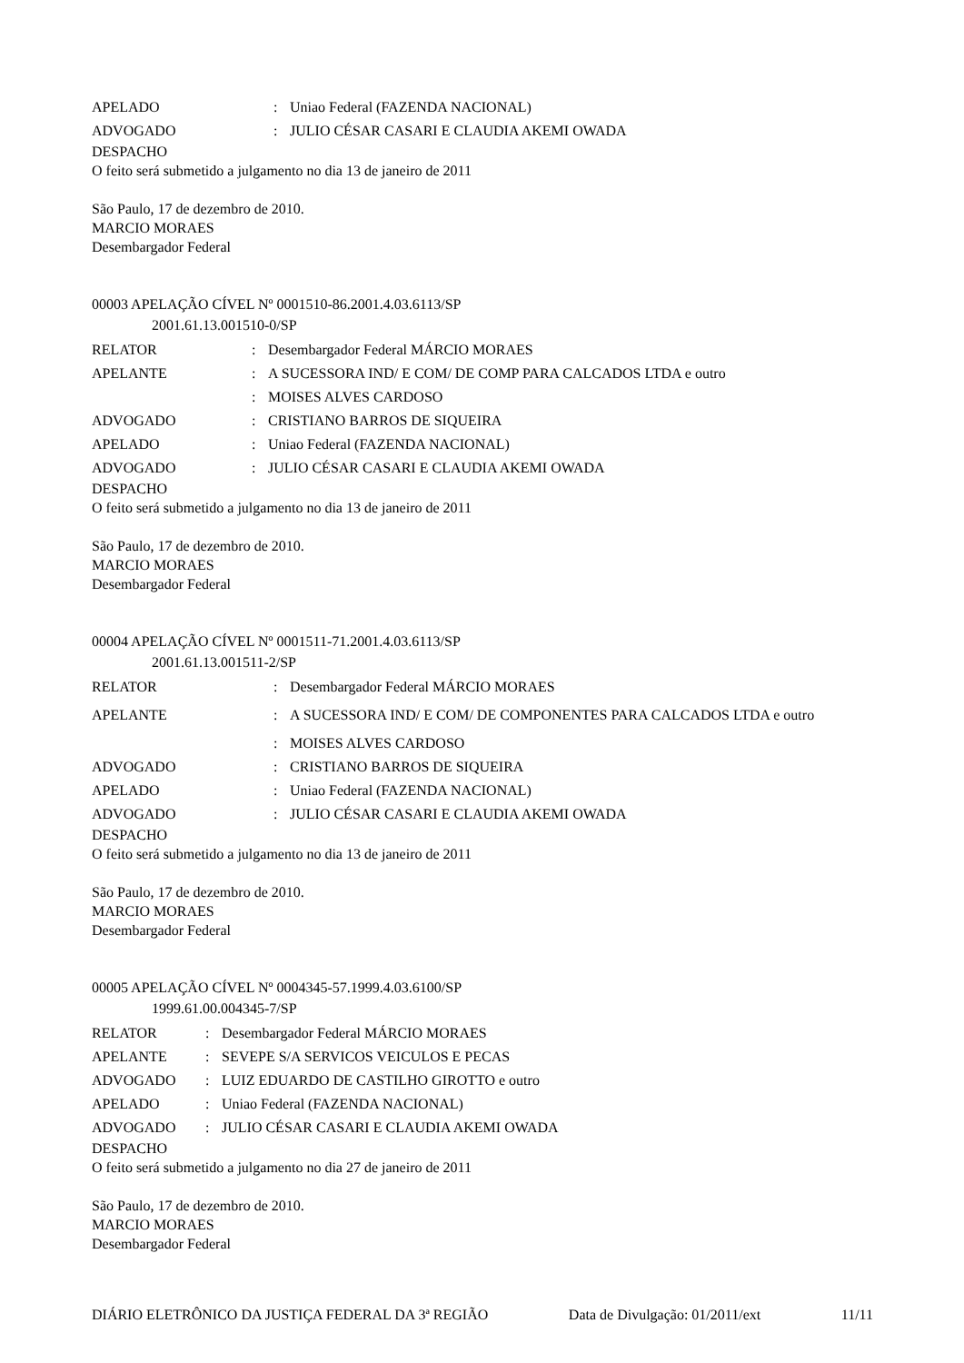| APELADO | : | Uniao Federal (FAZENDA NACIONAL) |
| ADVOGADO | : | JULIO CÉSAR CASARI E CLAUDIA AKEMI OWADA |
DESPACHO
O feito será submetido a julgamento no dia 13 de janeiro de 2011
São Paulo, 17 de dezembro de 2010.
MARCIO MORAES
Desembargador Federal
00003 APELAÇÃO CÍVEL Nº 0001510-86.2001.4.03.6113/SP
2001.61.13.001510-0/SP
| RELATOR | : | Desembargador Federal MÁRCIO MORAES |
| APELANTE | : | A SUCESSORA IND/ E COM/ DE COMP PARA CALCADOS LTDA e outro |
| | : | MOISES ALVES CARDOSO |
| ADVOGADO | : | CRISTIANO BARROS DE SIQUEIRA |
| APELADO | : | Uniao Federal (FAZENDA NACIONAL) |
| ADVOGADO | : | JULIO CÉSAR CASARI E CLAUDIA AKEMI OWADA |
DESPACHO
O feito será submetido a julgamento no dia 13 de janeiro de 2011
São Paulo, 17 de dezembro de 2010.
MARCIO MORAES
Desembargador Federal
00004 APELAÇÃO CÍVEL Nº 0001511-71.2001.4.03.6113/SP
2001.61.13.001511-2/SP
| RELATOR | : | Desembargador Federal MÁRCIO MORAES |
| APELANTE | : | A SUCESSORA IND/ E COM/ DE COMPONENTES PARA CALCADOS LTDA e outro |
| | : | MOISES ALVES CARDOSO |
| ADVOGADO | : | CRISTIANO BARROS DE SIQUEIRA |
| APELADO | : | Uniao Federal (FAZENDA NACIONAL) |
| ADVOGADO | : | JULIO CÉSAR CASARI E CLAUDIA AKEMI OWADA |
DESPACHO
O feito será submetido a julgamento no dia 13 de janeiro de 2011
São Paulo, 17 de dezembro de 2010.
MARCIO MORAES
Desembargador Federal
00005 APELAÇÃO CÍVEL Nº 0004345-57.1999.4.03.6100/SP
1999.61.00.004345-7/SP
| RELATOR | : | Desembargador Federal MÁRCIO MORAES |
| APELANTE | : | SEVEPE S/A SERVICOS VEICULOS E PECAS |
| ADVOGADO | : | LUIZ EDUARDO DE CASTILHO GIROTTO e outro |
| APELADO | : | Uniao Federal (FAZENDA NACIONAL) |
| ADVOGADO | : | JULIO CÉSAR CASARI E CLAUDIA AKEMI OWADA |
DESPACHO
O feito será submetido a julgamento no dia 27 de janeiro de 2011
São Paulo, 17 de dezembro de 2010.
MARCIO MORAES
Desembargador Federal
DIÁRIO ELETRÔNICO DA JUSTIÇA FEDERAL DA 3ª REGIÃO Data de Divulgação: 01/2011/ext 11/11